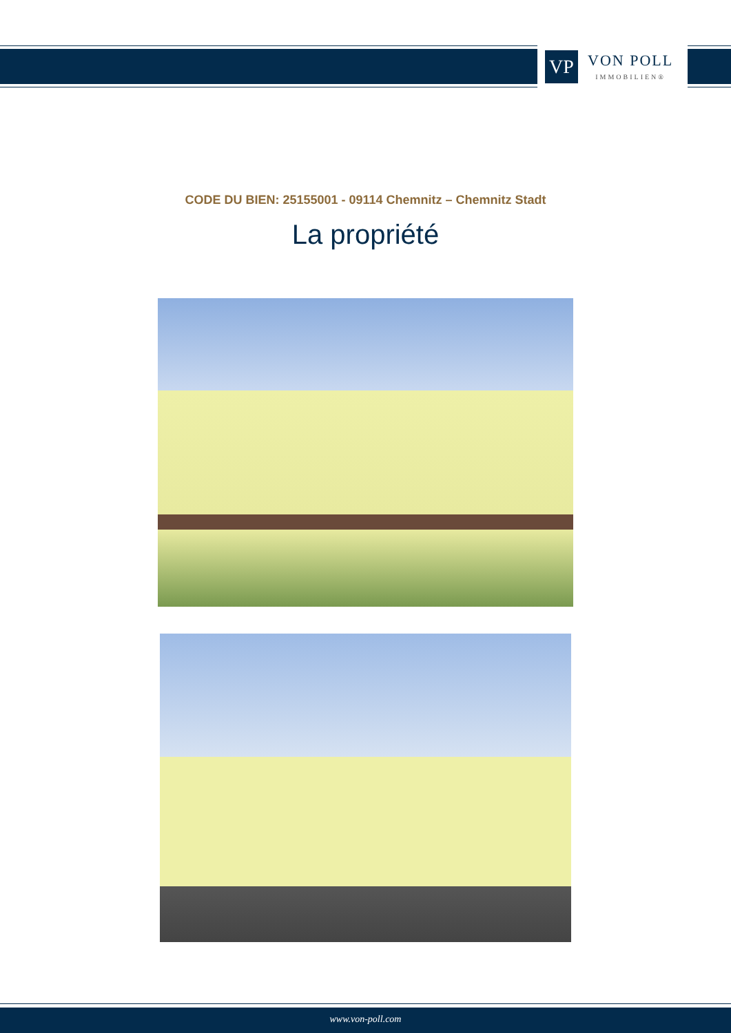VP
VON POLL
IMMOBILIEN®
CODE DU BIEN: 25155001 - 09114 Chemnitz – Chemnitz Stadt
La propriété
www.von-poll.com